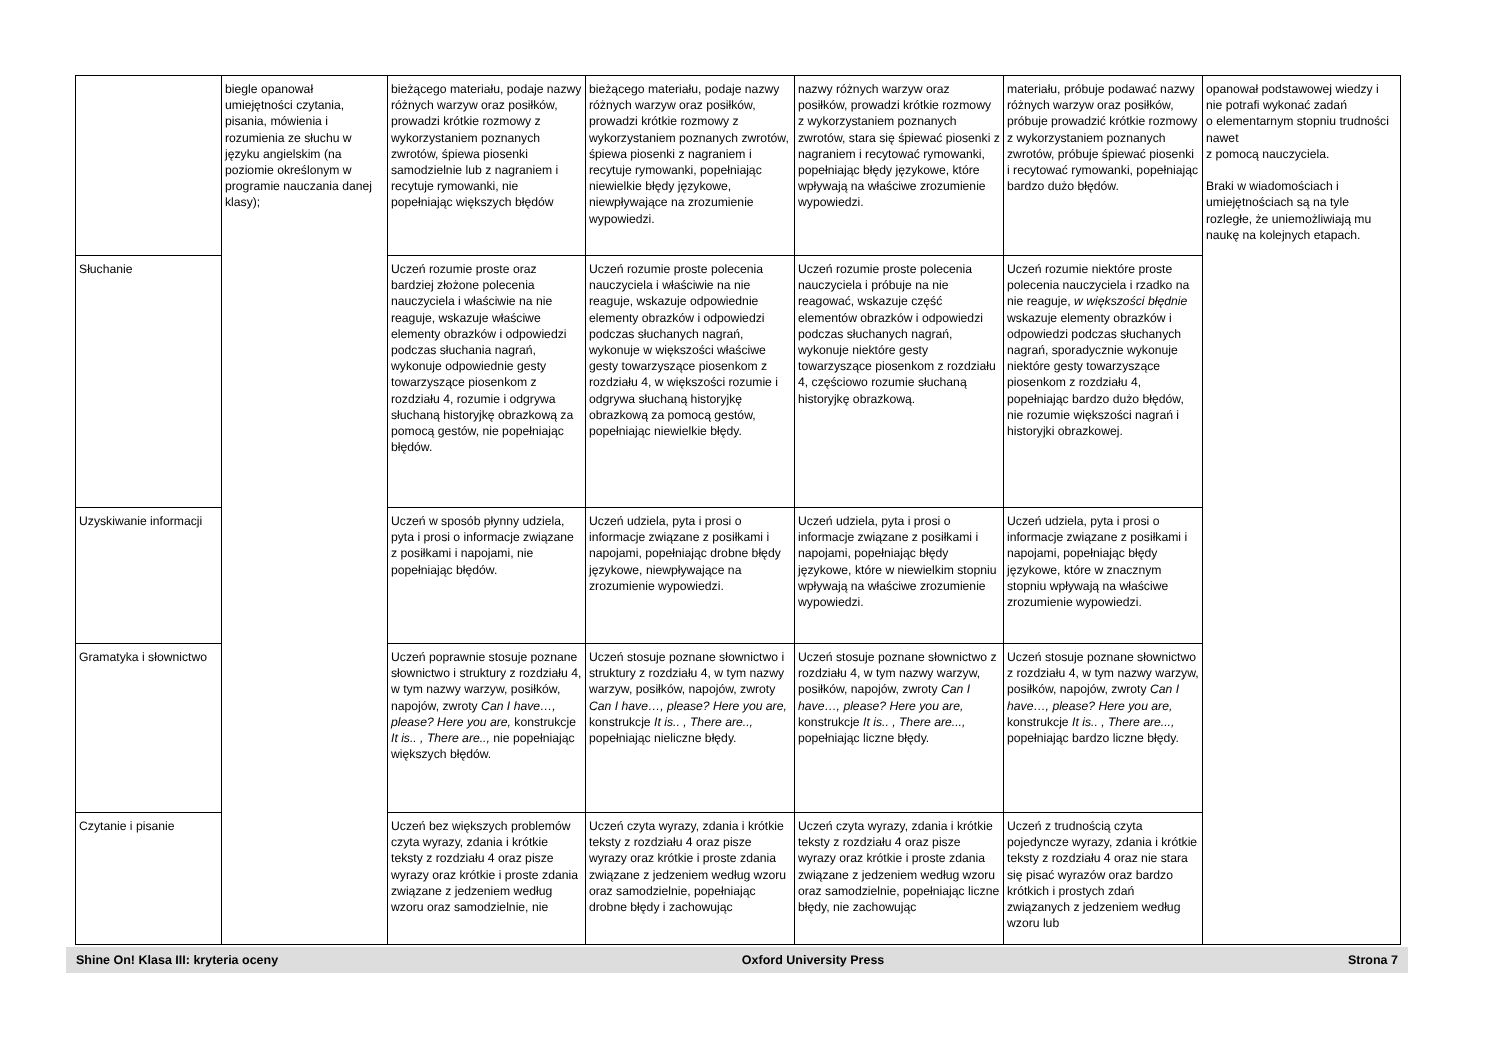| | biegle opanował umiejętności czytania, pisania, mówienia i rozumienia ze słuchu w języku angielskim (na poziomie określonym w programie nauczania danej klasy); | bieżącego materiału, podaje nazwy różnych warzyw oraz posiłków, prowadzi krótkie rozmowy z wykorzystaniem poznanych zwrotów, śpiewa piosenki samodzielnie lub z nagraniem i recytuje rymowanki, nie popełniając większych błędów | bieżącego materiału, podaje nazwy różnych warzyw oraz posiłków, prowadzi krótkie rozmowy z wykorzystaniem poznanych zwrotów, śpiewa piosenki z nagraniem i recytuje rymowanki, popełniając niewielkie błędy językowe, niewpływające na zrozumienie wypowiedzi. | nazwy różnych warzyw oraz posiłków, prowadzi krótkie rozmowy z wykorzystaniem poznanych zwrotów, stara się śpiewać piosenki z nagraniem i recytować rymowanki, popełniając błędy językowe, które wpływają na właściwe zrozumienie wypowiedzi. | materiału, próbuje podawać nazwy różnych warzyw oraz posiłków, próbuje prowadzić krótkie rozmowy z wykorzystaniem poznanych zwrotów, próbuje śpiewać piosenki i recytować rymowanki, popełniając bardzo dużo błędów. | opanował podstawowej wiedzy i nie potrafi wykonać zadań o elementarnym stopniu trudności nawet z pomocą nauczyciela. Braki w wiadomościach i umiejętnościach są na tyle rozległe, że uniemożliwiają mu naukę na kolejnych etapach. |
| Słuchanie | | Uczeń rozumie proste oraz bardziej złożone polecenia nauczyciela i właściwie na nie reaguje, wskazuje właściwe elementy obrazków i odpowiedzi podczas słuchania nagrań, wykonuje odpowiednie gesty towarzyszące piosenkom z rozdziału 4, rozumie i odgrywa słuchaną historyjkę obrazkową za pomocą gestów, nie popełniając błędów. | Uczeń rozumie proste polecenia nauczyciela i właściwie na nie reaguje, wskazuje odpowiednie elementy obrazków i odpowiedzi podczas słuchanych nagrań, wykonuje w większości właściwe gesty towarzyszące piosenkom z rozdziału 4, w większości rozumie i odgrywa słuchaną historyjkę obrazkową za pomocą gestów, popełniając niewielkie błędy. | Uczeń rozumie proste polecenia nauczyciela i próbuje na nie reagować, wskazuje część elementów obrazków i odpowiedzi podczas słuchanych nagrań, wykonuje niektóre gesty towarzyszące piosenkom z rozdziału 4, częściowo rozumie słuchaną historyjkę obrazkową. | Uczeń rozumie niektóre proste polecenia nauczyciela i rzadko na nie reaguje, w większości błędnie wskazuje elementy obrazków i odpowiedzi podczas słuchanych nagrań, sporadycznie wykonuje niektóre gesty towarzyszące piosenkom z rozdziału 4, popełniając bardzo dużo błędów, nie rozumie większości nagrań i historyjki obrazkowej. | |
| Uzyskiwanie informacji | | Uczeń w sposób płynny udziela, pyta i prosi o informacje związane z posiłkami i napojami, nie popełniając błędów. | Uczeń udziela, pyta i prosi o informacje związane z posiłkami i napojami, popełniając drobne błędy językowe, niewpływające na zrozumienie wypowiedzi. | Uczeń udziela, pyta i prosi o informacje związane z posiłkami i napojami, popełniając błędy językowe, które w niewielkim stopniu wpływają na właściwe zrozumienie wypowiedzi. | Uczeń udziela, pyta i prosi o informacje związane z posiłkami i napojami, popełniając błędy językowe, które w znacznym stopniu wpływają na właściwe zrozumienie wypowiedzi. | |
| Gramatyka i słownictwo | | Uczeń poprawnie stosuje poznane słownictwo i struktury z rozdziału 4, w tym nazwy warzyw, posiłków, napojów, zwroty Can I have…, please? Here you are, konstrukcje It is.. , There are.., nie popełniając większych błędów. | Uczeń stosuje poznane słownictwo i struktury z rozdziału 4, w tym nazwy warzyw, posiłków, napojów, zwroty Can I have…, please? Here you are, konstrukcje It is.. , There are.., popełniając nieliczne błędy. | Uczeń stosuje poznane słownictwo z rozdziału 4, w tym nazwy warzyw, posiłków, napojów, zwroty Can I have…, please? Here you are, konstrukcje It is.. , There are..., popełniając liczne błędy. | Uczeń stosuje poznane słownictwo z rozdziału 4, w tym nazwy warzyw, posiłków, napojów, zwroty Can I have…, please? Here you are, konstrukcje It is.. , There are..., popełniając bardzo liczne błędy. | |
| Czytanie i pisanie | | Uczeń bez większych problemów czyta wyrazy, zdania i krótkie teksty z rozdziału 4 oraz pisze wyrazy oraz krótkie i proste zdania związane z jedzeniem według wzoru oraz samodzielnie, nie | Uczeń czyta wyrazy, zdania i krótkie teksty z rozdziału 4 oraz pisze wyrazy oraz krótkie i proste zdania związane z jedzeniem według wzoru oraz samodzielnie, popełniając drobne błędy i zachowując | Uczeń czyta wyrazy, zdania i krótkie teksty z rozdziału 4 oraz pisze wyrazy oraz krótkie i proste zdania związane z jedzeniem według wzoru oraz samodzielnie, popełniając liczne błędy, nie zachowując | Uczeń z trudnością czyta pojedyncze wyrazy, zdania i krótkie teksty z rozdziału 4 oraz nie stara się pisać wyrazów oraz bardzo krótkich i prostych zdań związanych z jedzeniem według wzoru lub | |
Shine On! Klasa III: kryteria oceny Oxford University Press Strona 7